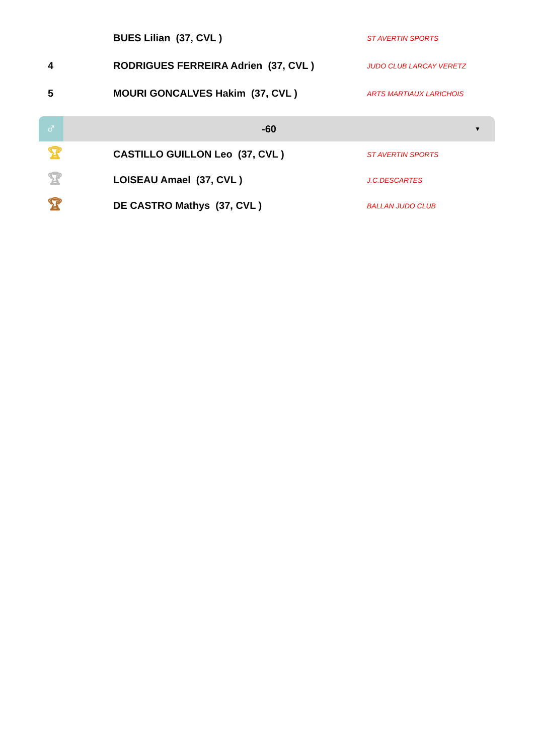| | BUES Lilian (37, CVL ) | ST AVERTIN SPORTS |
| 4 | RODRIGUES FERREIRA Adrien (37, CVL ) | JUDO CLUB LARCAY VERETZ |
| 5 | MOURI GONCALVES Hakim (37, CVL ) | ARTS MARTIAUX LARICHOIS |
♂
-60
▼
| 🏆︎ | CASTILLO GUILLON Leo (37, CVL ) | ST AVERTIN SPORTS |
| 🏆︎ | LOISEAU Amael (37, CVL ) | J.C.DESCARTES |
| 🏆︎ | DE CASTRO Mathys (37, CVL ) | BALLAN JUDO CLUB |